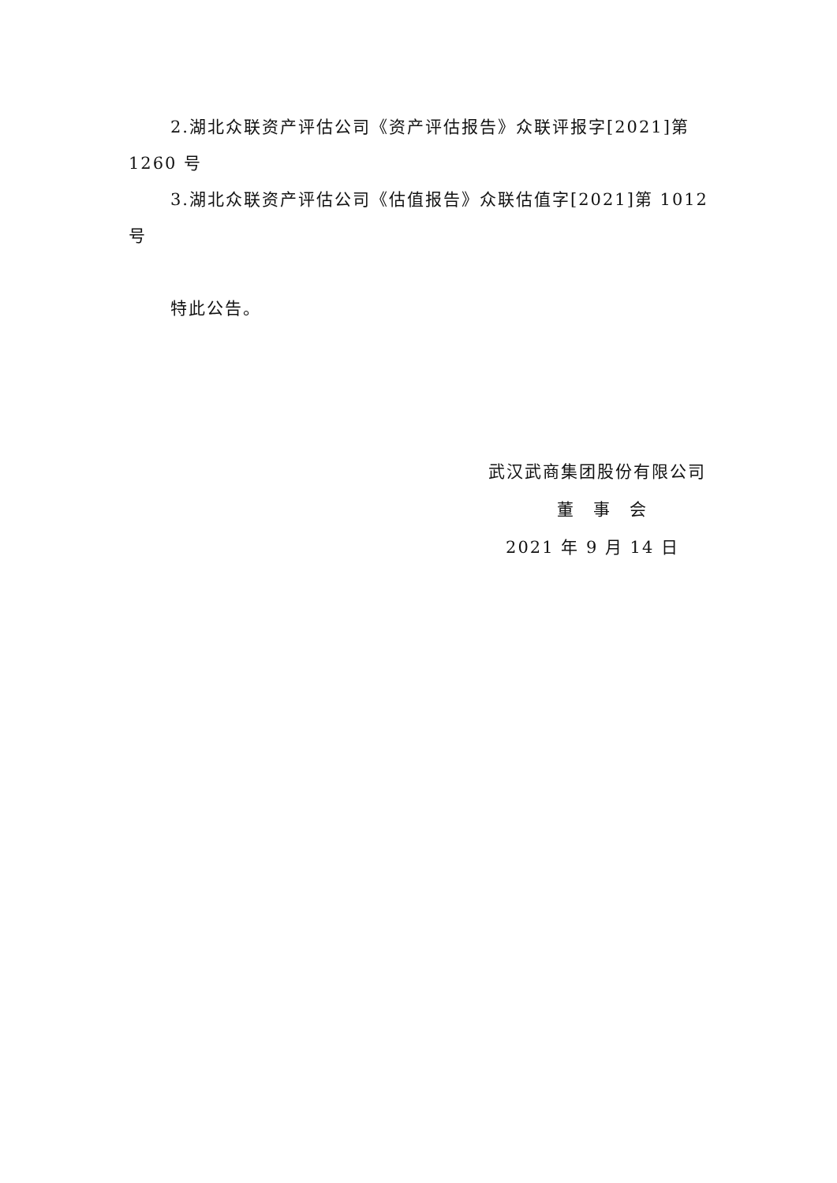2.湖北众联资产评估公司《资产评估报告》众联评报字[2021]第 1260 号
3.湖北众联资产评估公司《估值报告》众联估值字[2021]第 1012 号
特此公告。
武汉武商集团股份有限公司
董　事　会
2021 年 9 月 14 日